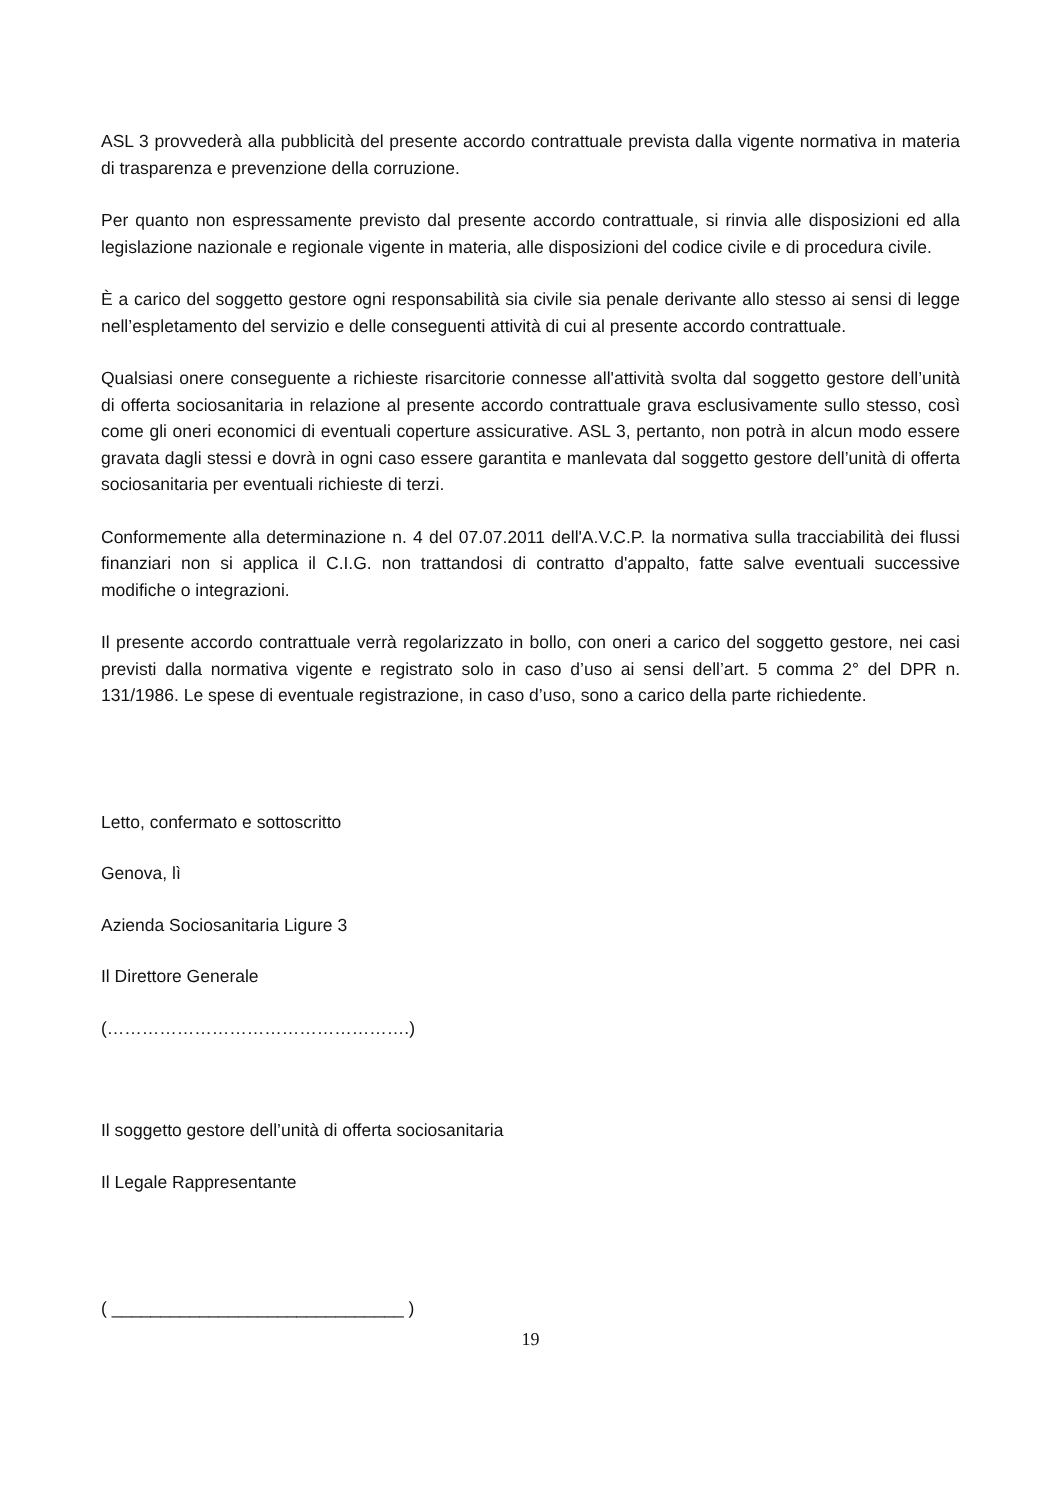ASL 3 provvederà alla pubblicità del presente accordo contrattuale prevista dalla vigente normativa in materia di trasparenza e prevenzione della corruzione.
Per quanto non espressamente previsto dal presente accordo contrattuale, si rinvia alle disposizioni ed alla legislazione nazionale e regionale vigente in materia, alle disposizioni del codice civile e di procedura civile.
È a carico del soggetto gestore ogni responsabilità sia civile sia penale derivante allo stesso ai sensi di legge nell’espletamento del servizio e delle conseguenti attività di cui al presente accordo contrattuale.
Qualsiasi onere conseguente a richieste risarcitorie connesse all'attività svolta dal soggetto gestore dell’unità di offerta sociosanitaria in relazione al presente accordo contrattuale grava esclusivamente sullo stesso, così come gli oneri economici di eventuali coperture assicurative. ASL 3, pertanto, non potrà in alcun modo essere gravata dagli stessi e dovrà in ogni caso essere garantita e manlevata dal soggetto gestore dell’unità di offerta sociosanitaria per eventuali richieste di terzi.
Conformemente alla determinazione n. 4 del 07.07.2011 dell'A.V.C.P. la normativa sulla tracciabilità dei flussi finanziari non si applica il C.I.G. non trattandosi di contratto d'appalto, fatte salve eventuali successive modifiche o integrazioni.
Il presente accordo contrattuale verrà regolarizzato in bollo, con oneri a carico del soggetto gestore, nei casi previsti dalla normativa vigente e registrato solo in caso d’uso ai sensi dell’art. 5 comma 2° del DPR n. 131/1986. Le spese di eventuale registrazione, in caso d’uso, sono a carico della parte richiedente.
Letto, confermato e sottoscritto
Genova, lì
Azienda Sociosanitaria Ligure 3
Il Direttore Generale
(…………………………………………….)
Il soggetto gestore dell’unità di offerta sociosanitaria
Il Legale Rappresentante
( ______________________________ )
19